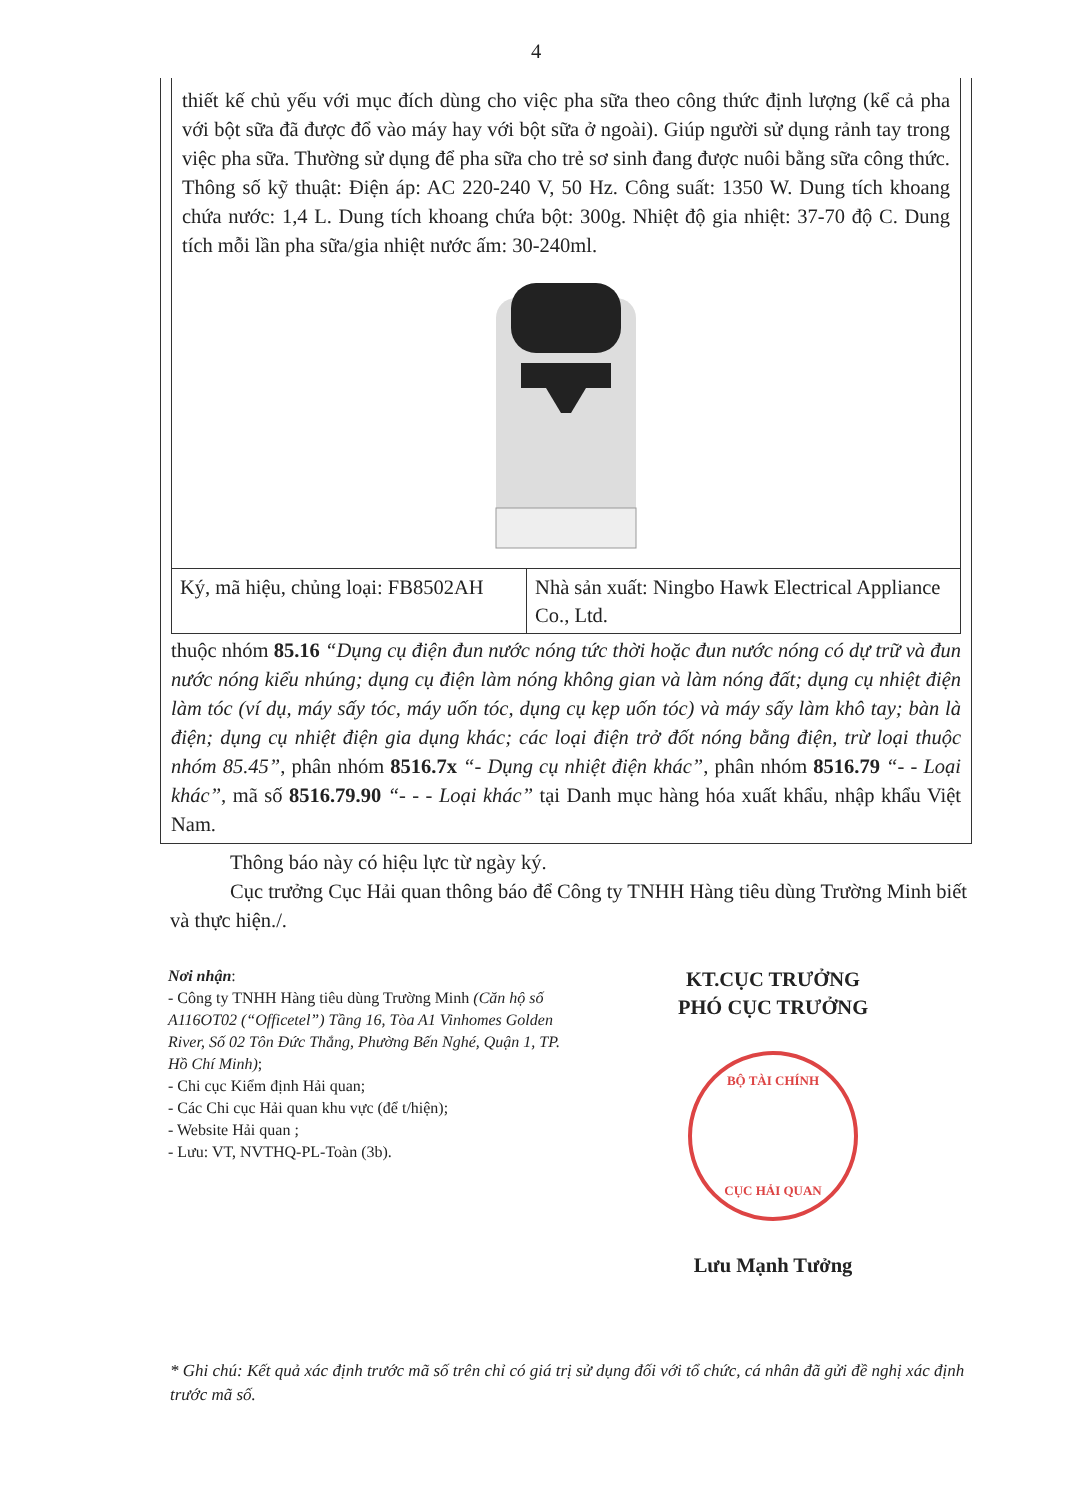4
thiết kế chủ yếu với mục đích dùng cho việc pha sữa theo công thức định lượng (kể cả pha với bột sữa đã được đổ vào máy hay với bột sữa ở ngoài). Giúp người sử dụng rảnh tay trong việc pha sữa. Thường sử dụng để pha sữa cho trẻ sơ sinh đang được nuôi bằng sữa công thức. Thông số kỹ thuật: Điện áp: AC 220-240 V, 50 Hz. Công suất: 1350 W. Dung tích khoang chứa nước: 1,4 L. Dung tích khoang chứa bột: 300g. Nhiệt độ gia nhiệt: 37-70 độ C. Dung tích mỗi lần pha sữa/gia nhiệt nước ấm: 30-240ml.
| Ký, mã hiệu, chủng loại: FB8502AH | Nhà sản xuất: Ningbo Hawk Electrical Appliance Co., Ltd. |
thuộc nhóm 85.16 “Dụng cụ điện đun nước nóng tức thời hoặc đun nước nóng có dự trữ và đun nước nóng kiểu nhúng; dụng cụ điện làm nóng không gian và làm nóng đất; dụng cụ nhiệt điện làm tóc (ví dụ, máy sấy tóc, máy uốn tóc, dụng cụ kẹp uốn tóc) và máy sấy làm khô tay; bàn là điện; dụng cụ nhiệt điện gia dụng khác; các loại điện trở đốt nóng bằng điện, trừ loại thuộc nhóm 85.45”, phân nhóm 8516.7x “- Dụng cụ nhiệt điện khác”, phân nhóm 8516.79 “- - Loại khác”, mã số 8516.79.90 “- - - Loại khác” tại Danh mục hàng hóa xuất khẩu, nhập khẩu Việt Nam.
Thông báo này có hiệu lực từ ngày ký.
Cục trưởng Cục Hải quan thông báo để Công ty TNHH Hàng tiêu dùng Trường Minh biết và thực hiện./.
Nơi nhận:
- Công ty TNHH Hàng tiêu dùng Trường Minh (Căn hộ số A116OT02 (“Officetel”) Tầng 16, Tòa A1 Vinhomes Golden River, Số 02 Tôn Đức Thắng, Phường Bến Nghé, Quận 1, TP. Hồ Chí Minh);
- Chi cục Kiểm định Hải quan;
- Các Chi cục Hải quan khu vực (để t/hiện);
- Website Hải quan ;
- Lưu: VT, NVTHQ-PL-Toàn (3b).
KT.CỤC TRƯỞNG
PHÓ CỤC TRƯỞNG
BỘ TÀI CHÍNH
CỤC HẢI QUAN
Lưu Mạnh Tưởng
* Ghi chú: Kết quả xác định trước mã số trên chỉ có giá trị sử dụng đối với tổ chức, cá nhân đã gửi đề nghị xác định trước mã số.